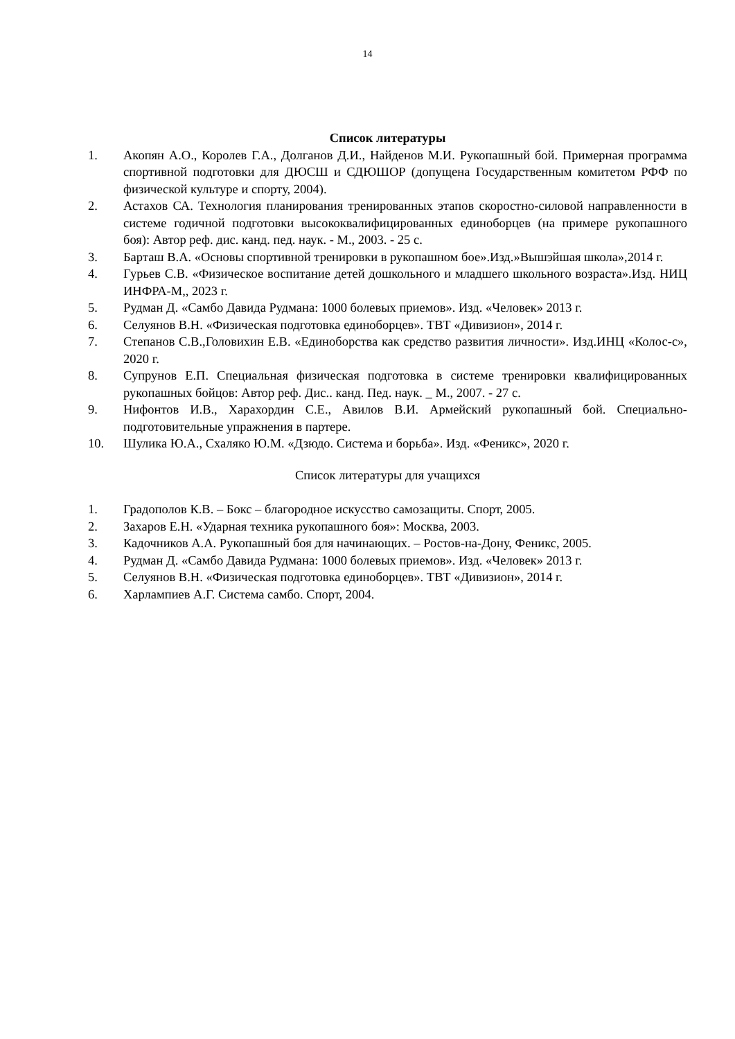14
Список литературы
1. Акопян А.О., Королев Г.А., Долганов Д.И., Найденов М.И. Рукопашный бой. Примерная программа спортивной подготовки для ДЮСШ и СДЮШОР (допущена Государственным комитетом РФФ по физической культуре и спорту, 2004).
2. Астахов СА. Технология планирования тренированных этапов скоростно-силовой направленности в системе годичной подготовки высококвалифицированных единоборцев (на примере рукопашного боя): Автор реф. дис. канд. пед. наук. - М., 2003. - 25 с.
3. Барташ В.А. «Основы спортивной тренировки в рукопашном бое».Изд.»Вышэйшая школа»,2014 г.
4. Гурьев С.В. «Физическое воспитание детей дошкольного и младшего школьного возраста».Изд. НИЦ ИНФРА-М,, 2023 г.
5. Рудман Д. «Самбо Давида Рудмана: 1000 болевых приемов». Изд. «Человек» 2013 г.
6. Селуянов В.Н. «Физическая подготовка единоборцев». ТВТ «Дивизион», 2014 г.
7. Степанов С.В.,Головихин Е.В. «Единоборства как средство развития личности». Изд.ИНЦ «Колос-с», 2020 г.
8. Супрунов Е.П. Специальная физическая подготовка в системе тренировки квалифицированных рукопашных бойцов: Автор реф. Дис.. канд. Пед. наук. _ М., 2007. - 27 с.
9. Нифонтов И.В., Харахордин С.Е., Авилов В.И. Армейский рукопашный бой. Специально-подготовительные упражнения в партере.
10. Шулика Ю.А., Схаляко Ю.М. «Дзюдо. Система и борьба». Изд. «Феникс», 2020 г.
Список литературы для учащихся
1. Градополов К.В. – Бокс – благородное искусство самозащиты. Спорт, 2005.
2. Захаров Е.Н. «Ударная техника рукопашного боя»: Москва, 2003.
3. Кадочников А.А. Рукопашный боя для начинающих. – Ростов-на-Дону, Феникс, 2005.
4. Рудман Д. «Самбо Давида Рудмана: 1000 болевых приемов». Изд. «Человек» 2013 г.
5. Селуянов В.Н. «Физическая подготовка единоборцев». ТВТ «Дивизион», 2014 г.
6. Харлампиев А.Г. Система самбо. Спорт, 2004.